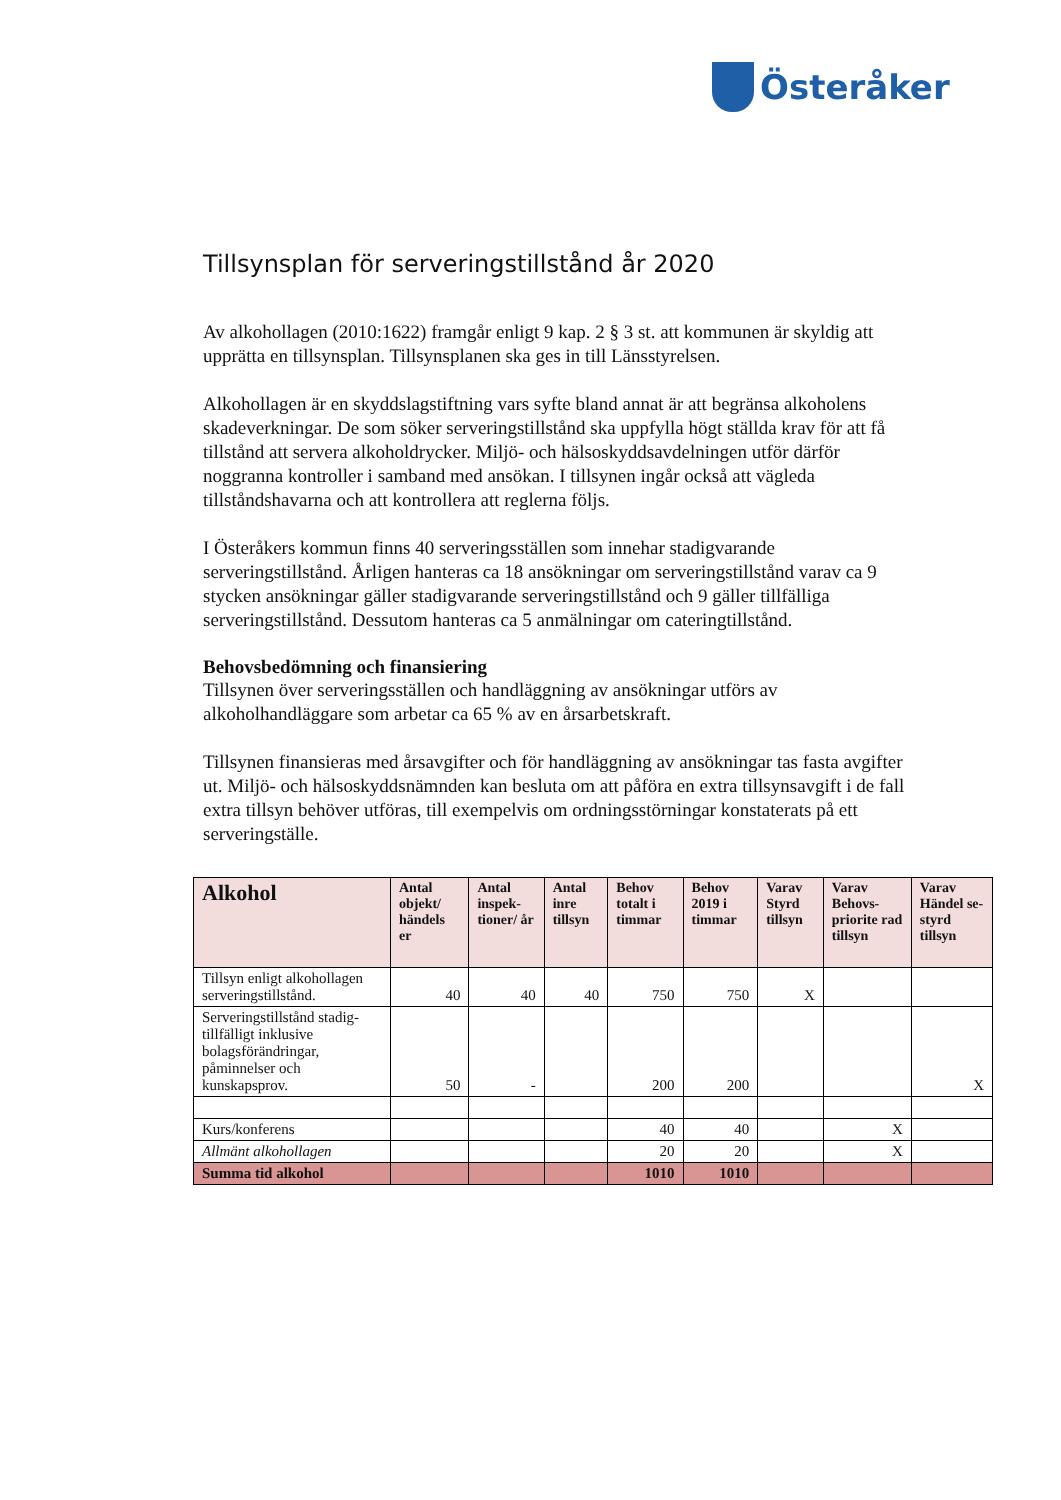Österåker
Tillsynsplan för serveringstillstånd år 2020
Av alkohollagen (2010:1622) framgår enligt 9 kap. 2 § 3 st. att kommunen är skyldig att upprätta en tillsynsplan. Tillsynsplanen ska ges in till Länsstyrelsen.
Alkohollagen är en skyddslagstiftning vars syfte bland annat är att begränsa alkoholens skadeverkningar. De som söker serveringstillstånd ska uppfylla högt ställda krav för att få tillstånd att servera alkoholdrycker. Miljö- och hälsoskyddsavdelningen utför därför noggranna kontroller i samband med ansökan. I tillsynen ingår också att vägleda tillståndshavarna och att kontrollera att reglerna följs.
I Österåkers kommun finns 40 serveringsställen som innehar stadigvarande serveringstillstånd. Årligen hanteras ca 18 ansökningar om serveringstillstånd varav ca 9 stycken ansökningar gäller stadigvarande serveringstillstånd och 9 gäller tillfälliga serveringstillstånd. Dessutom hanteras ca 5 anmälningar om cateringtillstånd.
Behovsbedömning och finansiering
Tillsynen över serveringsställen och handläggning av ansökningar utförs av alkoholhandläggare som arbetar ca 65 % av en årsarbetskraft.
Tillsynen finansieras med årsavgifter och för handläggning av ansökningar tas fasta avgifter ut. Miljö- och hälsoskyddsnämnden kan besluta om att påföra en extra tillsynsavgift i de fall extra tillsyn behöver utföras, till exempelvis om ordningsstörningar konstaterats på ett serveringställe.
| Alkohol | Antal objekt/ händels er | Antal inspek-tioner/ år | Antal inre tillsyn | Behov totalt i timmar | Behov 2019 i timmar | Varav Styrd tillsyn | Varav Behovs-priorite rad tillsyn | Varav Händel se-styrd tillsyn |
| --- | --- | --- | --- | --- | --- | --- | --- | --- |
| Tillsyn enligt alkohollagen serveringstillstånd. | 40 | 40 | 40 | 750 | 750 | X | | |
| Serveringstillstånd stadig-tillfälligt inklusive bolagsförändringar, påminnelser och kunskapsprov. | 50 | - | | 200 | 200 | | | X |
| Kurs/konferens | | | | 40 | 40 | | X | |
| Allmänt alkohollagen | | | | 20 | 20 | | X | |
| Summa tid alkohol | | | | 1010 | 1010 | | | |